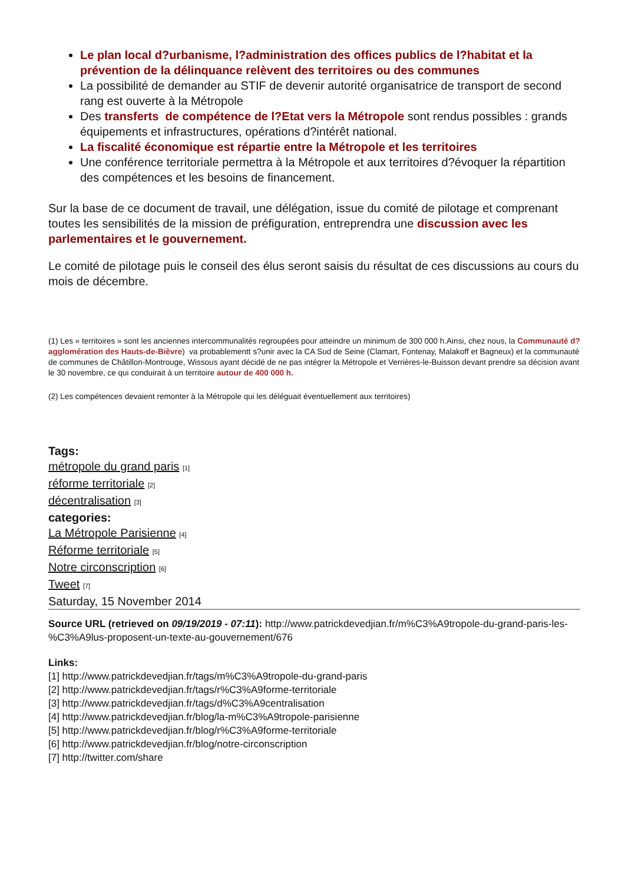Le plan local d?urbanisme, l?administration des offices publics de l?habitat et la prévention de la délinquance relèvent des territoires ou des communes
La possibilité de demander au STIF de devenir autorité organisatrice de transport de second rang est ouverte à la Métropole
Des transferts de compétence de l?Etat vers la Métropole sont rendus possibles : grands équipements et infrastructures, opérations d?intérêt national.
La fiscalité économique est répartie entre la Métropole et les territoires
Une conférence territoriale permettra à la Métropole et aux territoires d?évoquer la répartition des compétences et les besoins de financement.
Sur la base de ce document de travail, une délégation, issue du comité de pilotage et comprenant toutes les sensibilités de la mission de préfiguration, entreprendra une discussion avec les parlementaires et le gouvernement.
Le comité de pilotage puis le conseil des élus seront saisis du résultat de ces discussions au cours du mois de décembre.
(1) Les « territoires » sont les anciennes intercommunalités regroupées pour atteindre un minimum de 300 000 h.Ainsi, chez nous, la Communauté d?agglomération des Hauts-de-Bièvre) va probablementt s?unir avec la CA Sud de Seine (Clamart, Fontenay, Malakoff et Bagneux) et la communauté de communes de Châtillon-Montrouge, Wissous ayant décidé de ne pas intégrer la Métropole et Verrières-le-Buisson devant prendre sa décision avant le 30 novembre, ce qui conduirait à un territoire autour de 400 000 h.
(2) Les compétences devaient remonter à la Métropole qui les déléguait éventuellement aux territoires)
Tags:
métropole du grand paris [1]
réforme territoriale [2]
décentralisation [3]
categories:
La Métropole Parisienne [4]
Réforme territoriale [5]
Notre circonscription [6]
Tweet [7]
Saturday, 15 November 2014
Source URL (retrieved on 09/19/2019 - 07:11): http://www.patrickdevedjian.fr/m%C3%A9tropole-du-grand-paris-les-%C3%A9lus-proposent-un-texte-au-gouvernement/676
Links:
[1] http://www.patrickdevedjian.fr/tags/m%C3%A9tropole-du-grand-paris
[2] http://www.patrickdevedjian.fr/tags/r%C3%A9forme-territoriale
[3] http://www.patrickdevedjian.fr/tags/d%C3%A9centralisation
[4] http://www.patrickdevedjian.fr/blog/la-m%C3%A9tropole-parisienne
[5] http://www.patrickdevedjian.fr/blog/r%C3%A9forme-territoriale
[6] http://www.patrickdevedjian.fr/blog/notre-circonscription
[7] http://twitter.com/share